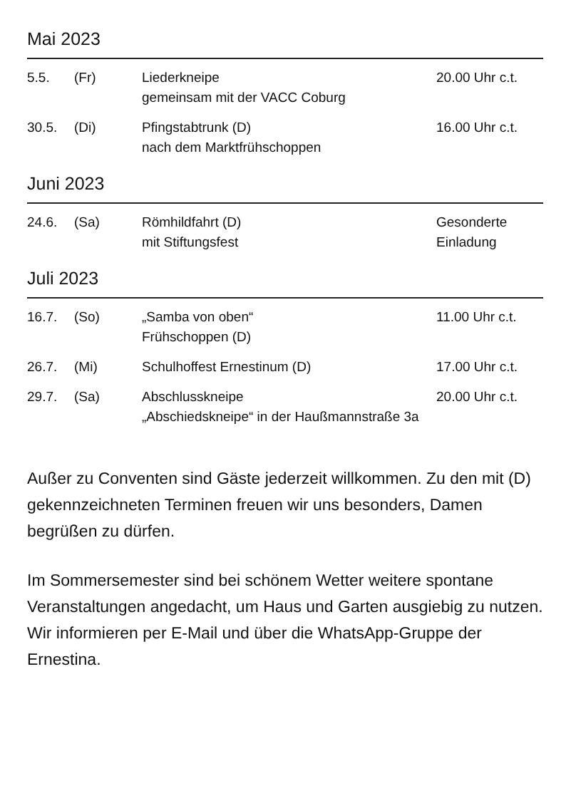Mai 2023
| 5.5. | (Fr) | Liederkneipe gemeinsam mit der VACC Coburg | 20.00 Uhr c.t. |
| 30.5. | (Di) | Pfingstabtrunk (D) nach dem Marktfrühschoppen | 16.00 Uhr c.t. |
Juni 2023
| 24.6. | (Sa) | Römhildfahrt (D) mit Stiftungsfest | Gesonderte Einladung |
Juli 2023
| 16.7. | (So) | „Samba von oben“ Frühschoppen (D) | 11.00 Uhr c.t. |
| 26.7. | (Mi) | Schulhoffest Ernestinum (D) | 17.00 Uhr c.t. |
| 29.7. | (Sa) | Abschlusskneipe 20.00 Uhr c.t. „Abschiedskneipe“ in der Haußmannstraße 3a | |
Außer zu Conventen sind Gäste jederzeit willkommen. Zu den mit (D) gekennzeichneten Terminen freuen wir uns besonders, Damen begrüßen zu dürfen.
Im Sommersemester sind bei schönem Wetter weitere spontane Veranstaltungen angedacht, um Haus und Garten ausgiebig zu nutzen. Wir informieren per E-Mail und über die WhatsApp-Gruppe der Ernestina.